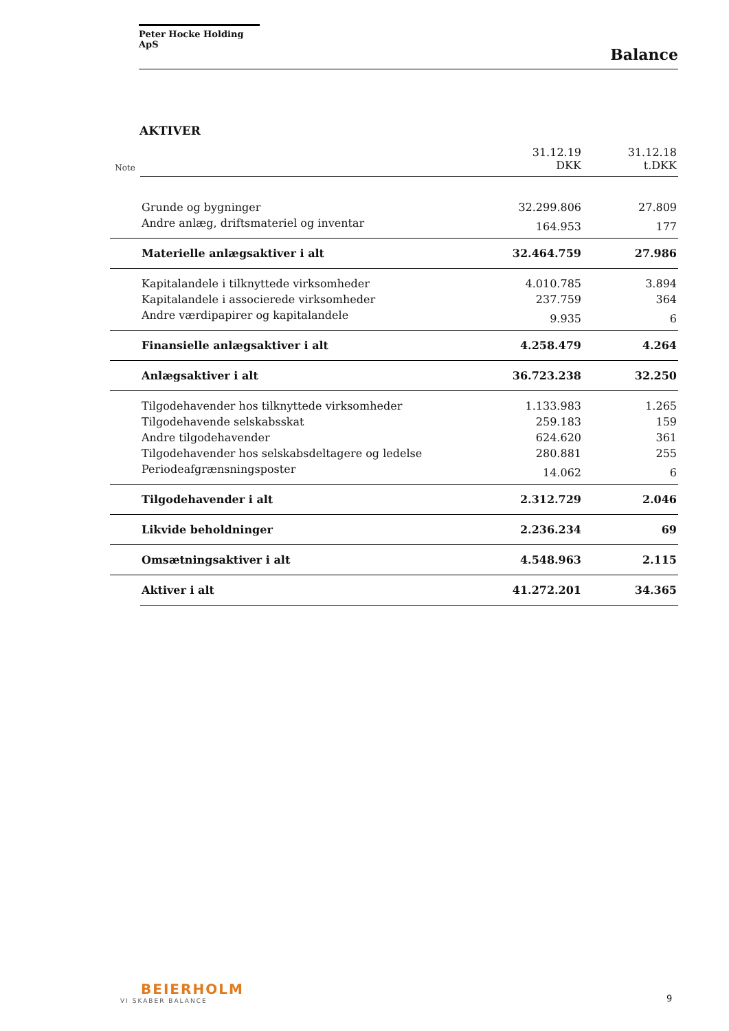Peter Hocke Holding ApS
Balance
AKTIVER
| Note | | 31.12.19 DKK | 31.12.18 t.DKK |
| --- | --- | --- | --- |
| | Grunde og bygninger | 32.299.806 | 27.809 |
| | Andre anlæg, driftsmateriel og inventar | 164.953 | 177 |
| | Materielle anlægsaktiver i alt | 32.464.759 | 27.986 |
| | Kapitalandele i tilknyttede virksomheder | 4.010.785 | 3.894 |
| | Kapitalandele i associerede virksomheder | 237.759 | 364 |
| | Andre værdipapirer og kapitalandele | 9.935 | 6 |
| | Finansielle anlægsaktiver i alt | 4.258.479 | 4.264 |
| | Anlægsaktiver i alt | 36.723.238 | 32.250 |
| | Tilgodehavender hos tilknyttede virksomheder | 1.133.983 | 1.265 |
| | Tilgodehavende selskabsskat | 259.183 | 159 |
| | Andre tilgodehavender | 624.620 | 361 |
| | Tilgodehavender hos selskabsdeltagere og ledelse | 280.881 | 255 |
| | Periodeafgrænsningsposter | 14.062 | 6 |
| | Tilgodehavender i alt | 2.312.729 | 2.046 |
| | Likvide beholdninger | 2.236.234 | 69 |
| | Omsætningsaktiver i alt | 4.548.963 | 2.115 |
| | Aktiver i alt | 41.272.201 | 34.365 |
BEIERHOLM
VI SKABER BALANCE
9